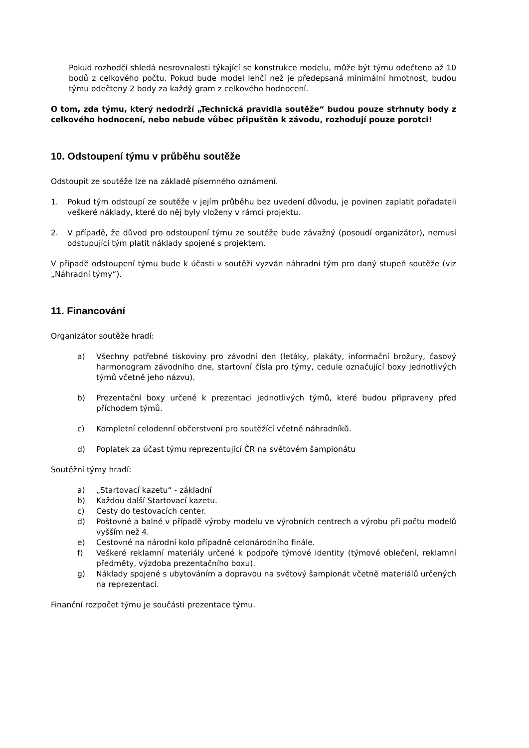Pokud rozhodčí shledá nesrovnalosti týkající se konstrukce modelu, může být týmu odečteno až 10 bodů z celkového počtu. Pokud bude model lehčí než je předepsaná minimální hmotnost, budou týmu odečteny 2 body za každý gram z celkového hodnocení.
O tom, zda týmu, který nedodrží „Technická pravidla soutěže“ budou pouze strhnuty body z celkového hodnocení, nebo nebude vůbec připuštěn k závodu, rozhodují pouze porotci!
10. Odstoupení týmu v průběhu soutěže
Odstoupit ze soutěže lze na základě písemného oznámení.
1. Pokud tým odstoupí ze soutěže v jejím průběhu bez uvedení důvodu, je povinen zaplatit pořadateli veškeré náklady, které do něj byly vloženy v rámci projektu.
2. V případě, že důvod pro odstoupení týmu ze soutěže bude závažný (posoudí organizátor), nemusí odstupující tým platit náklady spojené s projektem.
V případě odstoupení týmu bude k účasti v soutěži vyzván náhradní tým pro daný stupeň soutěže (viz „Náhradní týmy“).
11. Financování
Organizátor soutěže hradí:
a) Všechny potřebné tiskoviny pro závodní den (letáky, plakáty, informační brožury, časový harmonogram závodního dne, startovní čísla pro týmy, cedule označující boxy jednotlivých týmů včetně jeho názvu).
b) Prezentační boxy určené k prezentaci jednotlivých týmů, které budou připraveny před příchodem týmů.
c) Kompletní celodenní občerstvení pro soutěžící včetně náhradníků.
d) Poplatek za účast týmu reprezentující ČR na světovém šampionátu
Soutěžní týmy hradí:
a) „Startovací kazetu“ - základní
b) Každou další Startovací kazetu.
c) Cesty do testovacích center.
d) Poštovné a balné v případě výroby modelu ve výrobních centrech a výrobu při počtu modelů vyšším než 4.
e) Cestovné na národní kolo případně celonárodního finále.
f) Veškeré reklamní materiály určené k podpoře týmové identity (týmové oblečení, reklamní předměty, výzdoba prezentačního boxu).
g) Náklady spojené s ubytováním a dopravou na světový šampionát včetně materiálů určených na reprezentaci.
Finanční rozpočet týmu je součásti prezentace týmu.